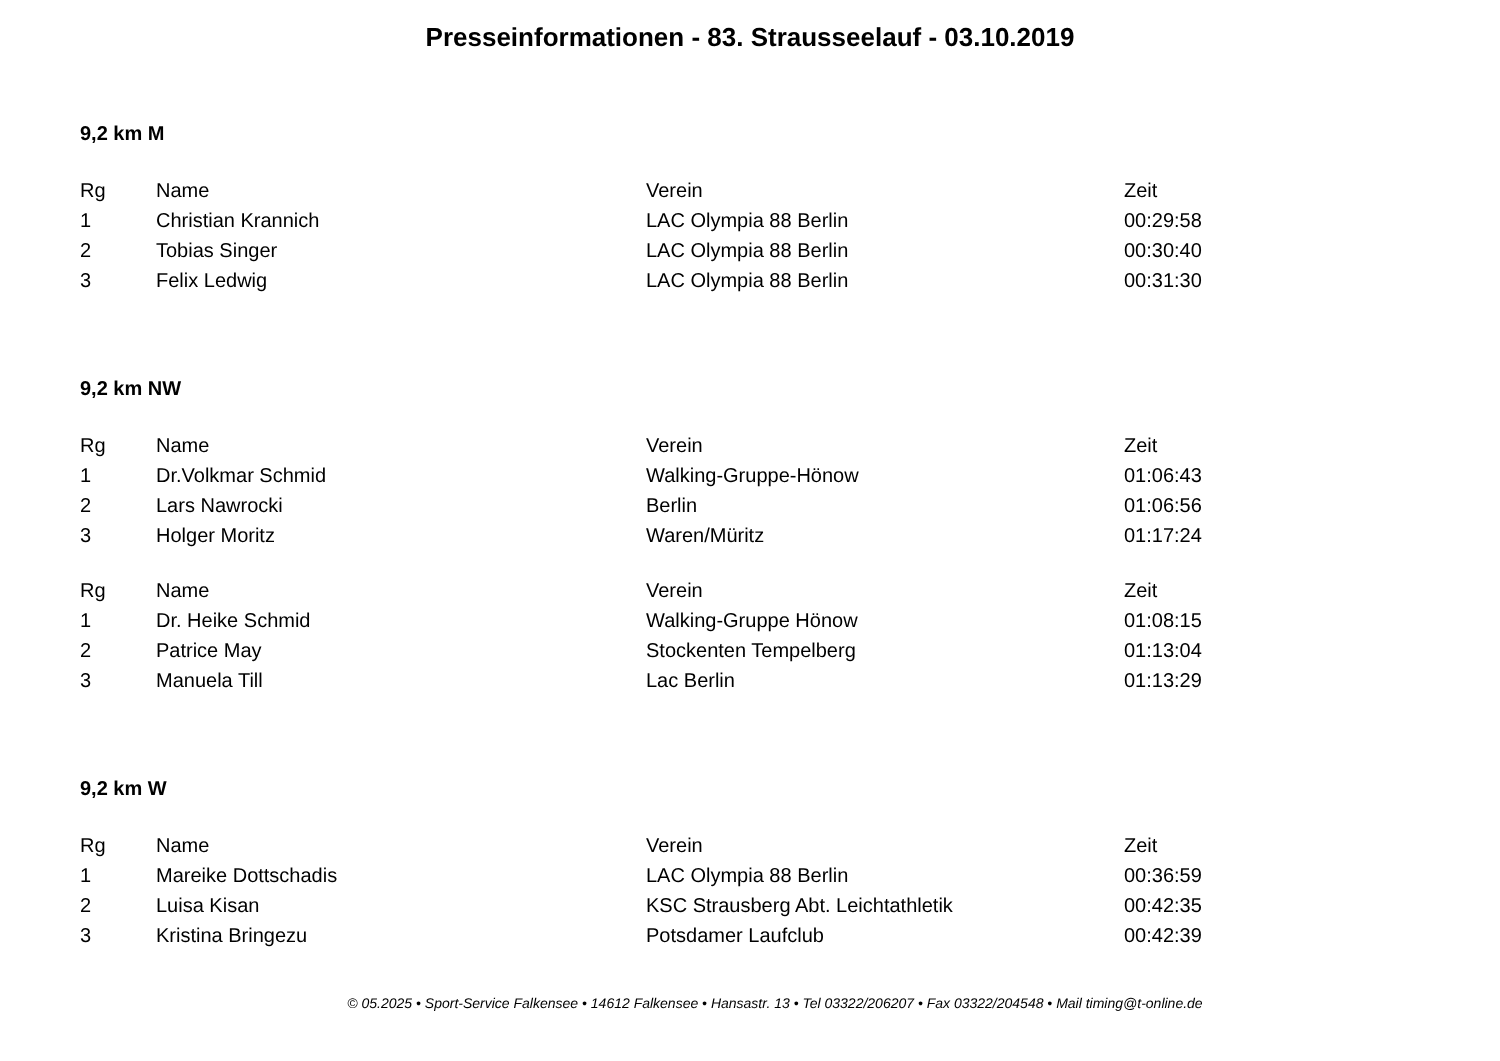Presseinformationen - 83. Strausseelauf - 03.10.2019
9,2 km M
| Rg | Name | Verein | Zeit |
| --- | --- | --- | --- |
| 1 | Christian Krannich | LAC Olympia 88 Berlin | 00:29:58 |
| 2 | Tobias Singer | LAC Olympia 88 Berlin | 00:30:40 |
| 3 | Felix Ledwig | LAC Olympia 88 Berlin | 00:31:30 |
9,2 km NW
| Rg | Name | Verein | Zeit |
| --- | --- | --- | --- |
| 1 | Dr.Volkmar Schmid | Walking-Gruppe-Hönow | 01:06:43 |
| 2 | Lars Nawrocki | Berlin | 01:06:56 |
| 3 | Holger Moritz | Waren/Müritz | 01:17:24 |
| Rg | Name | Verein | Zeit |
| --- | --- | --- | --- |
| 1 | Dr. Heike Schmid | Walking-Gruppe Hönow | 01:08:15 |
| 2 | Patrice May | Stockenten Tempelberg | 01:13:04 |
| 3 | Manuela Till | Lac Berlin | 01:13:29 |
9,2 km W
| Rg | Name | Verein | Zeit |
| --- | --- | --- | --- |
| 1 | Mareike Dottschadis | LAC Olympia 88 Berlin | 00:36:59 |
| 2 | Luisa Kisan | KSC Strausberg Abt. Leichtathletik | 00:42:35 |
| 3 | Kristina Bringezu | Potsdamer Laufclub | 00:42:39 |
© 05.2025 • Sport-Service Falkensee • 14612 Falkensee • Hansastr. 13 • Tel 03322/206207 • Fax 03322/204548 • Mail timing@t-online.de